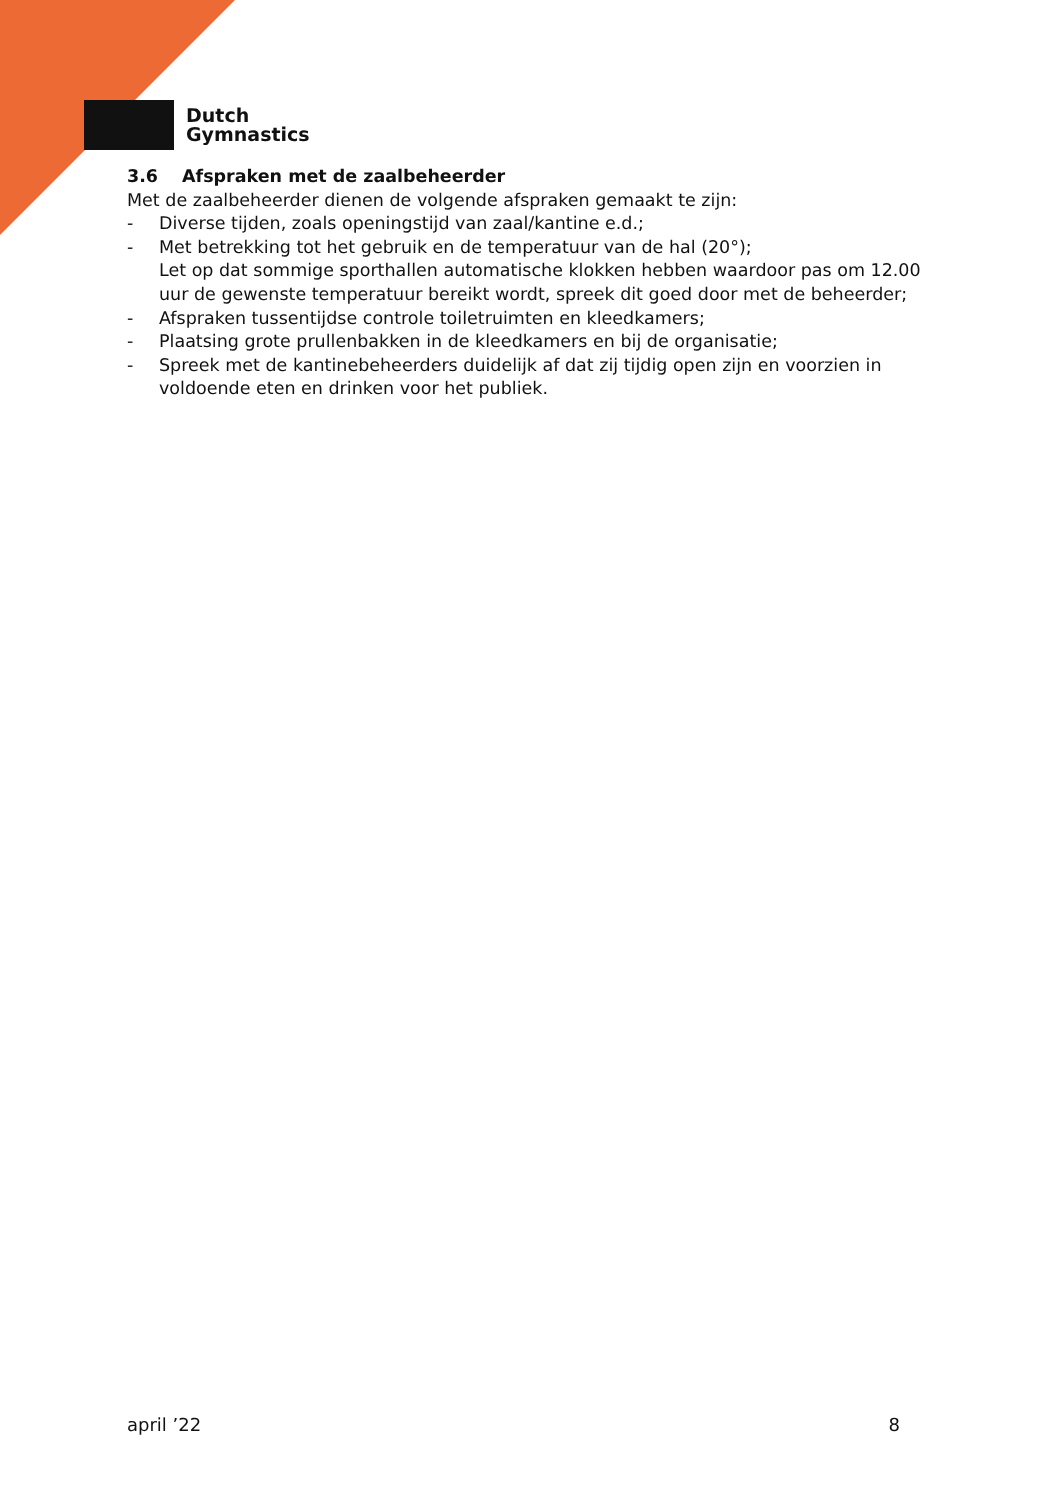Dutch
Gymnastics
3.6 Afspraken met de zaalbeheerder
Met de zaalbeheerder dienen de volgende afspraken gemaakt te zijn:
- Diverse tijden, zoals openingstijd van zaal/kantine e.d.;
- Met betrekking tot het gebruik en de temperatuur van de hal (20°);
Let op dat sommige sporthallen automatische klokken hebben waardoor pas om 12.00 uur de gewenste temperatuur bereikt wordt, spreek dit goed door met de beheerder;
- Afspraken tussentijdse controle toiletruimten en kleedkamers;
- Plaatsing grote prullenbakken in de kleedkamers en bij de organisatie;
- Spreek met de kantinebeheerders duidelijk af dat zij tijdig open zijn en voorzien in voldoende eten en drinken voor het publiek.
april ’22 8